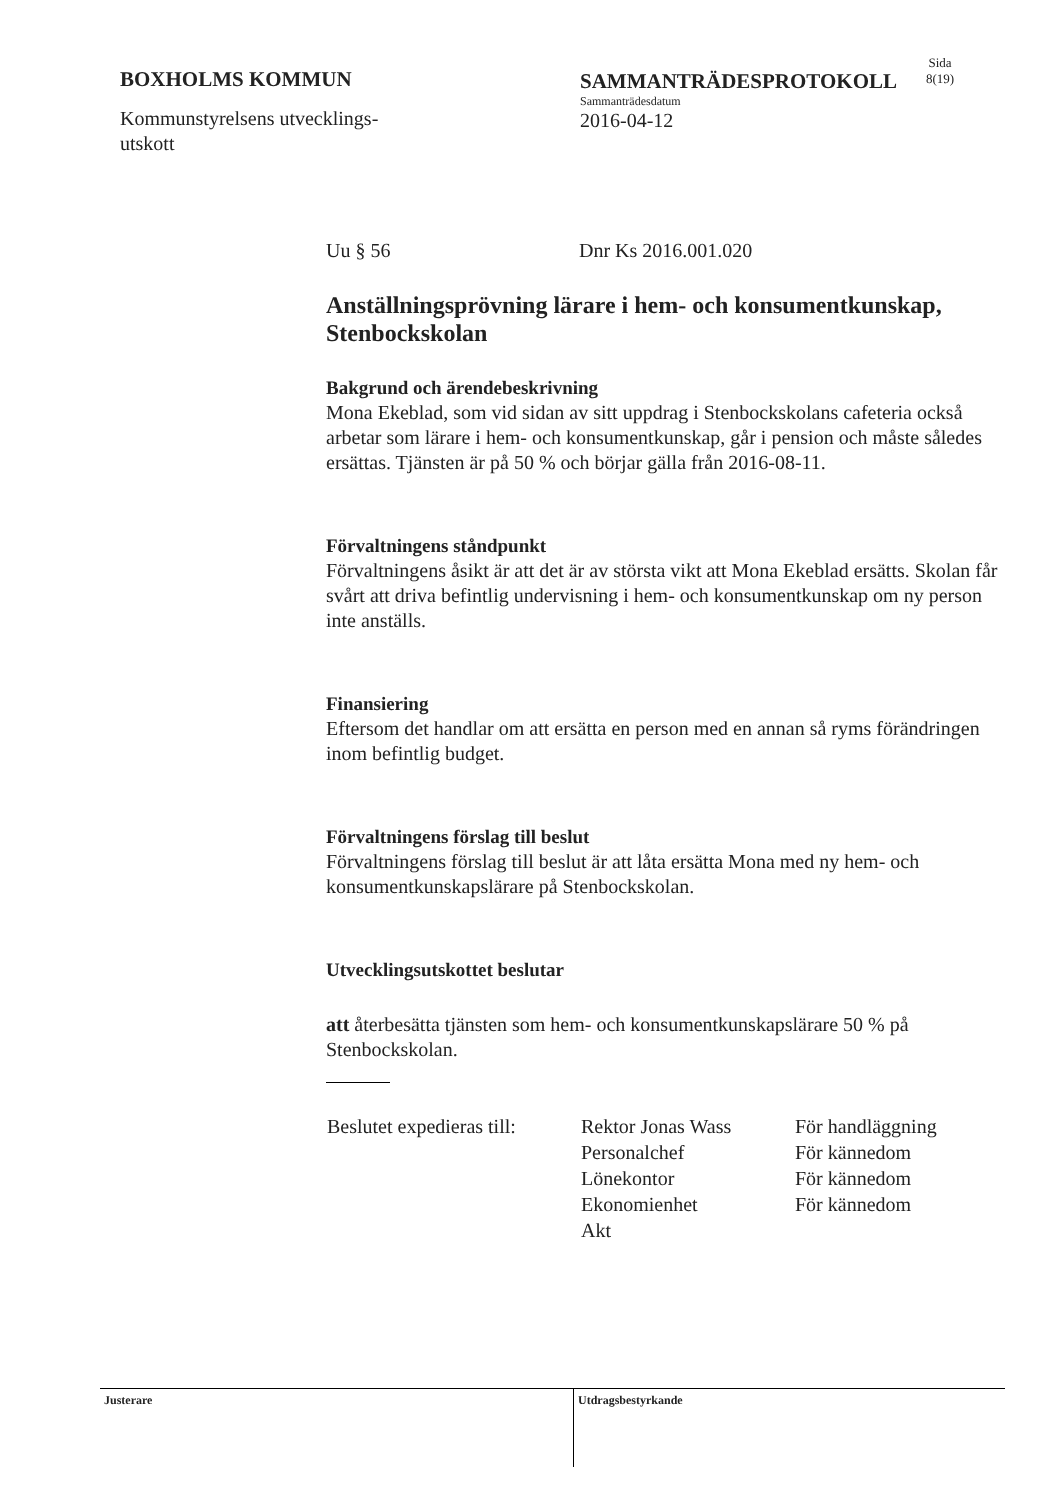BOXHOLMS KOMMUN
Kommunstyrelsens utvecklings-
utskott
SAMMANTRÄDESPROTOKOLL
Sammanträdesdatum
2016-04-12
Sida
8(19)
Uu § 56 Dnr Ks 2016.001.020
Anställningsprövning lärare i hem- och konsumentkunskap, Stenbockskolan
Bakgrund och ärendebeskrivning
Mona Ekeblad, som vid sidan av sitt uppdrag i Stenbockskolans cafeteria också arbetar som lärare i hem- och konsumentkunskap, går i pension och måste således ersättas. Tjänsten är på 50 % och börjar gälla från 2016-08-11.
Förvaltningens ståndpunkt
Förvaltningens åsikt är att det är av största vikt att Mona Ekeblad ersätts. Skolan får svårt att driva befintlig undervisning i hem- och konsumentkunskap om ny person inte anställs.
Finansiering
Eftersom det handlar om att ersätta en person med en annan så ryms förändringen inom befintlig budget.
Förvaltningens förslag till beslut
Förvaltningens förslag till beslut är att låta ersätta Mona med ny hem- och konsumentkunskapslärare på Stenbockskolan.
Utvecklingsutskottet beslutar
att återbesätta tjänsten som hem- och konsumentkunskapslärare 50 % på Stenbockskolan.
| Beslutet expedieras till: | Rektor Jonas Wass | För handläggning |
| | Personalchef | För kännedom |
| | Lönekontor | För kännedom |
| | Ekonomienhet | För kännedom |
| | Akt | |
Justerare
Utdragsbestyrkande